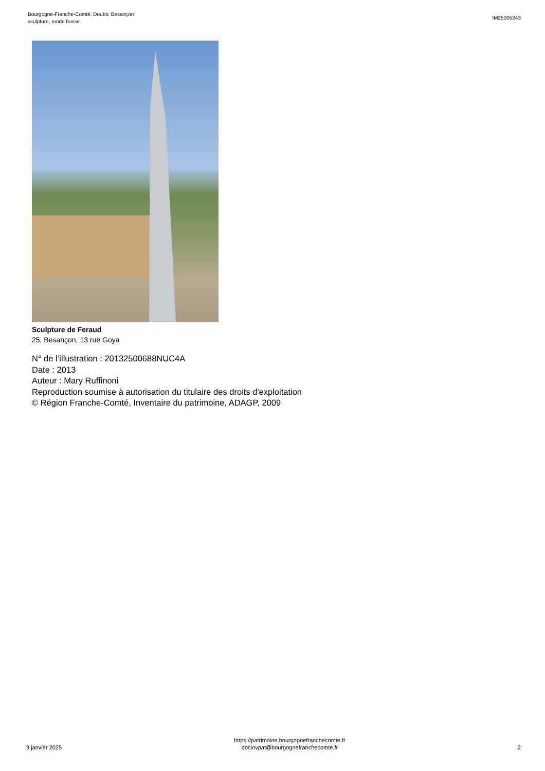Bourgogne-Franche-Comté, Doubs, Besançon
sculpture, ronde bosse
IM25005243
Sculpture de Feraud
25, Besançon, 13 rue Goya
N° de l’illustration : 20132500688NUC4A
Date : 2013
Auteur : Mary Ruffinoni
Reproduction soumise à autorisation du titulaire des droits d'exploitation
© Région Franche-Comté, Inventaire du patrimoine, ADAGP, 2009
9 janvier 2025
https://patrimoine.bourgognefranchecomte.fr
docinvpat@bourgognefranchecomte.fr
2